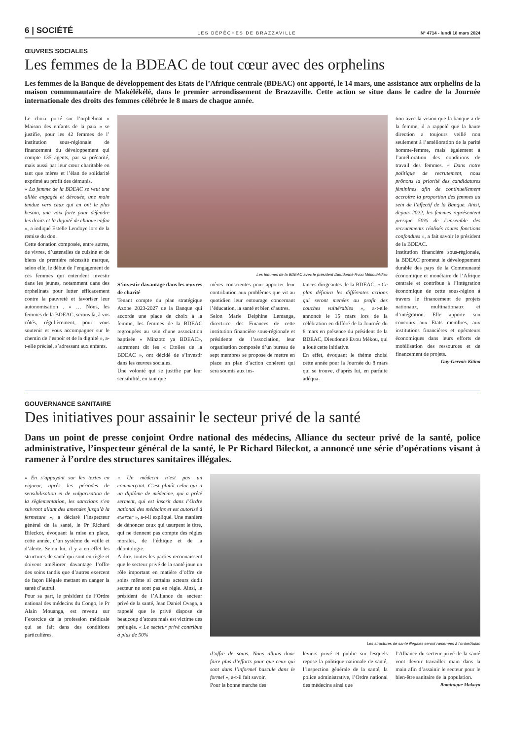6 | SOCIÉTÉ LES DÉPÊCHES DE BRAZZAVILLE N° 4714 - lundi 18 mars 2024
ŒUVRES SOCIALES
Les femmes de la BDEAC de tout cœur avec des orphelins
Les femmes de la Banque de développement des Etats de l’Afrique centrale (BDEAC) ont apporté, le 14 mars, une assistance aux orphelins de la maison communautaire de Makélékélé, dans le premier arrondissement de Brazzaville. Cette action se situe dans le cadre de la Journée internationale des droits des femmes célébrée le 8 mars de chaque année.
Le choix porté sur l’orphelinat « Maison des enfants de la paix » se justifie, pour les 42 femmes de l’ institution sous-régionale de financement du développement qui compte 135 agents, par sa précarité, mais aussi par leur cœur charitable en tant que mères et l’élan de solidarité exprimé au profit des démunis.
« La femme de la BDEAC se veut une alliée engagée et dévouée, une main tendue vers ceux qui en ont le plus besoin, une voix forte pour défendre les droits et la dignité de chaque enfan », a indiqué Estelle Lendoye lors de la remise du don.
Cette donation composée, entre autres, de vivres, d’ustensiles de cuisine et de biens de première nécessité marque, selon elle, le début de l’engagement de ces femmes qui entendent investir dans les jeunes, notamment dans des orphelinats pour lutter efficacement contre la pauvreté et favoriser leur autonomisation . « … Nous, les femmes de la BDEAC, serons là, à vos côtés, régulièrement, pour vous soutenir et vous accompagner sur le chemin de l’espoir et de la dignité », a-t-elle précisé, s’adressant aux enfants.
Les femmes de la BDEAC avec le président Dieudonné Rvou Mékou/Adiac
S’investir davantage dans les œuvres de charité
Tenant compte du plan stratégique Azobe 2023-2027 de la Banque qui accorde une place de choix à la femme, les femmes de la BDEAC regroupées au sein d’une association baptisée « Minzoto ya BDEAC», autrement dit les « Etoiles de la BDEAC », ont décidé de s’investir dans les œuvres sociales.
Une volonté qui se justifie par leur sensibilité, en tant que
mères conscientes pour apporter leur contribution aux problèmes que vit au quotidien leur entourage concernant l’éducation, la santé et bien d’autres.
Selon Marie Delphine Lemanga, directrice des Finances de cette institution financière sous-régionale et présidente de l’association, leur organisation composée d’un bureau de sept membres se propose de mettre en place un plan d’action cohérent qui sera soumis aux ins-
tances dirigeantes de la BDEAC. « Ce plan définira les différentes actions qui seront menées au profit des couches vulnérables », a-t-elle annoncé le 15 mars lors de la célébration en différé de la Journée du 8 mars en présence du président de la BDEAC, Dieudonné Evou Mékou, qui a loué cette initiative.
En effet, évoquant le thème choisi cette année pour la Journée du 8 mars qui se trouve, d’après lui, en parfaite adéqua-
tion avec la vision que la banque a de la femme, il a rappelé que la haute direction a toujours veillé non seulement à l’amélioration de la parité homme-femme, mais également à l’amélioration des conditions de travail des femmes. « Dans notre politique de recrutement, nous prônons la priorité des candidatures féminines afin de continuellement accroître la proportion des femmes au sein de l’effectif de la Banque. Ainsi, depuis 2022, les femmes représentent presque 50% de l’ensemble des recrutements réalisés toutes fonctions confondues », a fait savoir le président de la BDEAC.
Institution financière sous-régionale, la BDEAC promeut le développement durable des pays de la Communauté économique et monétaire de l’Afrique centrale et contribue à l’intégration économique de cette sous-région à travers le financement de projets nationaux, multinationaux et d’intégration. Elle apporte son concours aux Etats membres, aux institutions financières et opérateurs économiques dans leurs efforts de mobilisation des ressources et de financement de projets.
Guy-Gervais Kitina
GOUVERNANCE SANITAIRE
Des initiatives pour assainir le secteur privé de la santé
Dans un point de presse conjoint Ordre national des médecins, Alliance du secteur privé de la santé, police administrative, l’inspecteur général de la santé, le Pr Richard Bileckot, a annoncé une série d’opérations visant à ramener à l’ordre des structures sanitaires illégales.
« En s’appuyant sur les textes en vigueur, après les périodes de sensibilisation et de vulgarisation de la règlementation, les sanctions s’en suivront allant des amendes jusqu’à la fermeture », a déclaré l’inspecteur général de la santé, le Pr Richard Bileckot, évoquant la mise en place, cette année, d’un système de veille et d’alerte. Selon lui, il y a en effet les structures de santé qui sont en règle et doivent améliorer davantage l’offre des soins tandis que d’autres exercent de façon illégale mettant en danger la santé d’autrui.
Pour sa part, le président de l’Ordre national des médecins du Congo, le Pr Alain Mouanga, est revenu sur l’exercice de la profession médicale qui se fait dans des conditions particulières.
« Un médecin n’est pas un commerçant. C’est plutôt celui qui a un diplôme de médecine, qui a prêté serment, qui est inscrit dans l’Ordre national des médecins et est autorisé à exercer », a-t-il expliqué. Une manière de dénoncer ceux qui usurpent le titre, qui ne tiennent pas compte des règles morales, de l’éthique et de la déontologie.
A dire, toutes les parties reconnaissent que le secteur privé de la santé joue un rôle important en matière d’offre de soins même si certains acteurs dudit secteur ne sont pas en règle. Ainsi, le président de l’Alliance du secteur privé de la santé, Jean Daniel Ovaga, a rappelé que le privé dispose de beaucoup d’atouts mais est victime des préjugés. « Le secteur privé contribue à plus de 50%
Les structures de santé illégales seront ramenées à l’ordre/Adiac
d’offre de soins. Nous allons donc faire plus d’efforts pour que ceux qui sont dans l’informel bascule dans le formel », a-t-il fait savoir.
Pour la bonne marche des
leviers privé et public sur lesquels repose la politique nationale de santé, l’inspection générale de la santé, la police administrative, l’Ordre national des médecins ainsi que
l’Alliance du secteur privé de la santé vont devoir travailler main dans la main afin d’assainir le secteur pour le bien-être sanitaire de la population.
Rominique Makaya